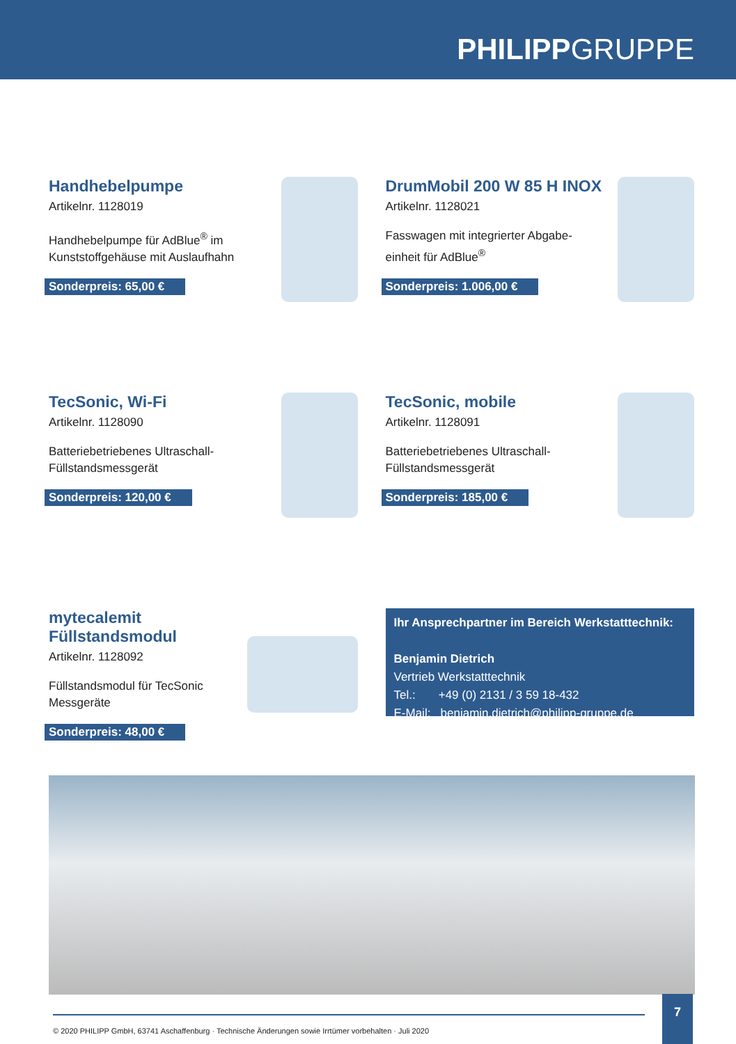PHILIPPGRUPPE
Handhebelpumpe
Artikelnr. 1128019
Handhebelpumpe für AdBlue<sup>®</sup> im
Kunststoffgehäuse mit Auslaufhahn
Sonderpreis: 65,00 €
DrumMobil 200 W 85 H INOX
Artikelnr. 1128021
Fasswagen mit integrierter Abgabe-
einheit für AdBlue<sup>®</sup>
Sonderpreis: 1.006,00 €
TecSonic, Wi-Fi
Artikelnr. 1128090
Batteriebetriebenes Ultraschall-
Füllstandsmessgerät
Sonderpreis: 120,00 €
TecSonic, mobile
Artikelnr. 1128091
Batteriebetriebenes Ultraschall-
Füllstandsmessgerät
Sonderpreis: 185,00 €
mytecalemit Füllstandsmodul
Artikelnr. 1128092
Füllstandsmodul für TecSonic
Messgeräte
Sonderpreis: 48,00 €
Ihr Ansprechpartner im Bereich Werkstatttechnik:
Benjamin Dietrich
Vertrieb Werkstatttechnik
Tel.: +49 (0) 2131 / 3 59 18-432
E-Mail: benjamin.dietrich@philipp-gruppe.de
© 2020 PHILIPP GmbH, 63741 Aschaffenburg · Technische Änderungen sowie Irrtümer vorbehalten · Juli 2020
7